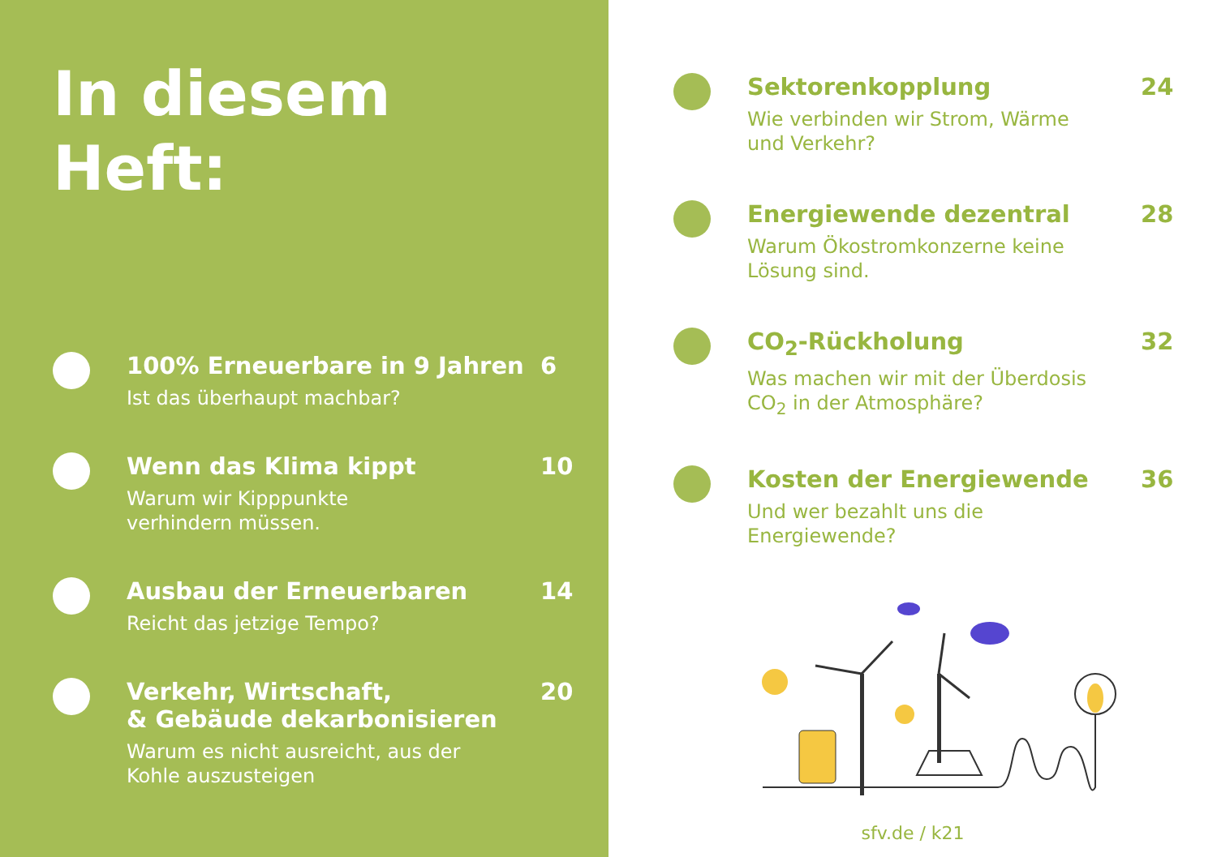In diesem
Heft:
100% Erneuerbare in 9 Jahren
Ist das überhaupt machbar?
6
Wenn das Klima kippt
Warum wir Kipppunkte
verhindern müssen.
10
Ausbau der Erneuerbaren
Reicht das jetzige Tempo?
14
Verkehr, Wirtschaft,
& Gebäude dekarbonisieren
Warum es nicht ausreicht, aus der
Kohle auszusteigen
20
Sektorenkopplung
Wie verbinden wir Strom, Wärme
und Verkehr?
24
Energiewende dezentral
Warum Ökostromkonzerne keine
Lösung sind.
28
CO<sub>2</sub>-Rückholung
Was machen wir mit der Überdosis
CO<sub>2</sub> in der Atmosphäre?
32
Kosten der Energiewende
Und wer bezahlt uns die
Energiewende?
36
sfv.de / k21